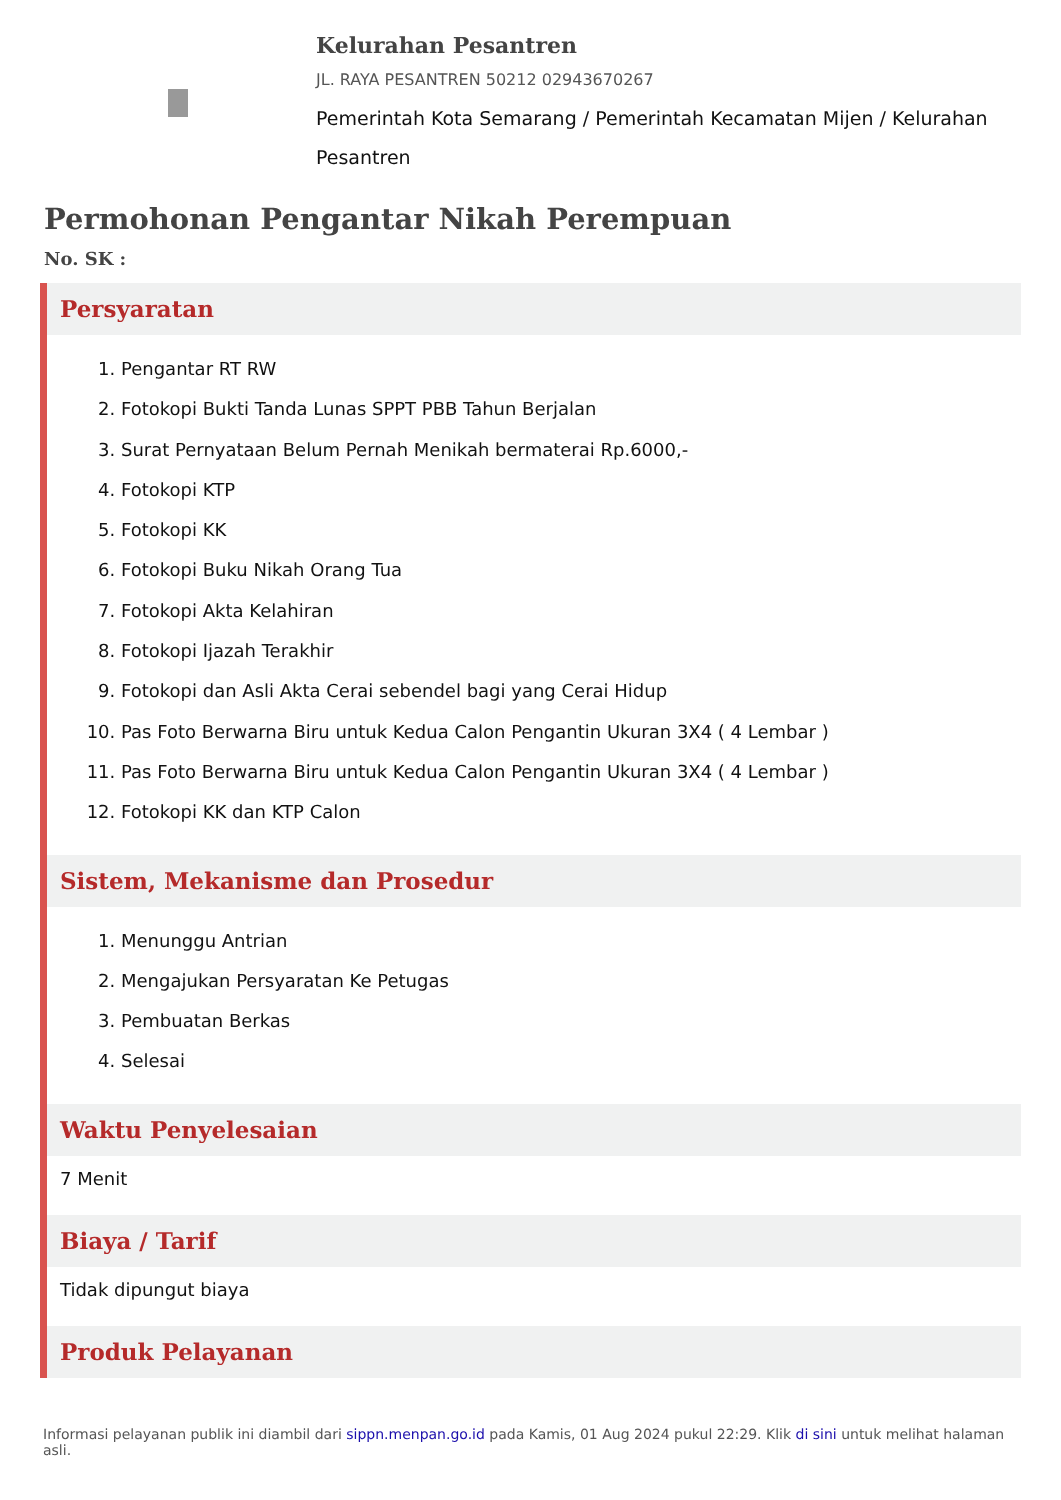Kelurahan Pesantren
JL. RAYA PESANTREN 50212 02943670267
Pemerintah Kota Semarang / Pemerintah Kecamatan Mijen / Kelurahan Pesantren
Permohonan Pengantar Nikah Perempuan
No. SK :
Persyaratan
1. Pengantar RT RW
2. Fotokopi Bukti Tanda Lunas SPPT PBB Tahun Berjalan
3. Surat Pernyataan Belum Pernah Menikah bermaterai Rp.6000,-
4. Fotokopi KTP
5. Fotokopi KK
6. Fotokopi Buku Nikah Orang Tua
7. Fotokopi Akta Kelahiran
8. Fotokopi Ijazah Terakhir
9. Fotokopi dan Asli Akta Cerai sebendel bagi yang Cerai Hidup
10. Pas Foto Berwarna Biru untuk Kedua Calon Pengantin Ukuran 3X4 ( 4 Lembar )
11. Pas Foto Berwarna Biru untuk Kedua Calon Pengantin Ukuran 3X4 ( 4 Lembar )
12. Fotokopi KK dan KTP Calon
Sistem, Mekanisme dan Prosedur
1. Menunggu Antrian
2. Mengajukan Persyaratan Ke Petugas
3. Pembuatan Berkas
4. Selesai
Waktu Penyelesaian
7 Menit
Biaya / Tarif
Tidak dipungut biaya
Produk Pelayanan
Informasi pelayanan publik ini diambil dari sippn.menpan.go.id pada Kamis, 01 Aug 2024 pukul 22:29. Klik di sini untuk melihat halaman asli.